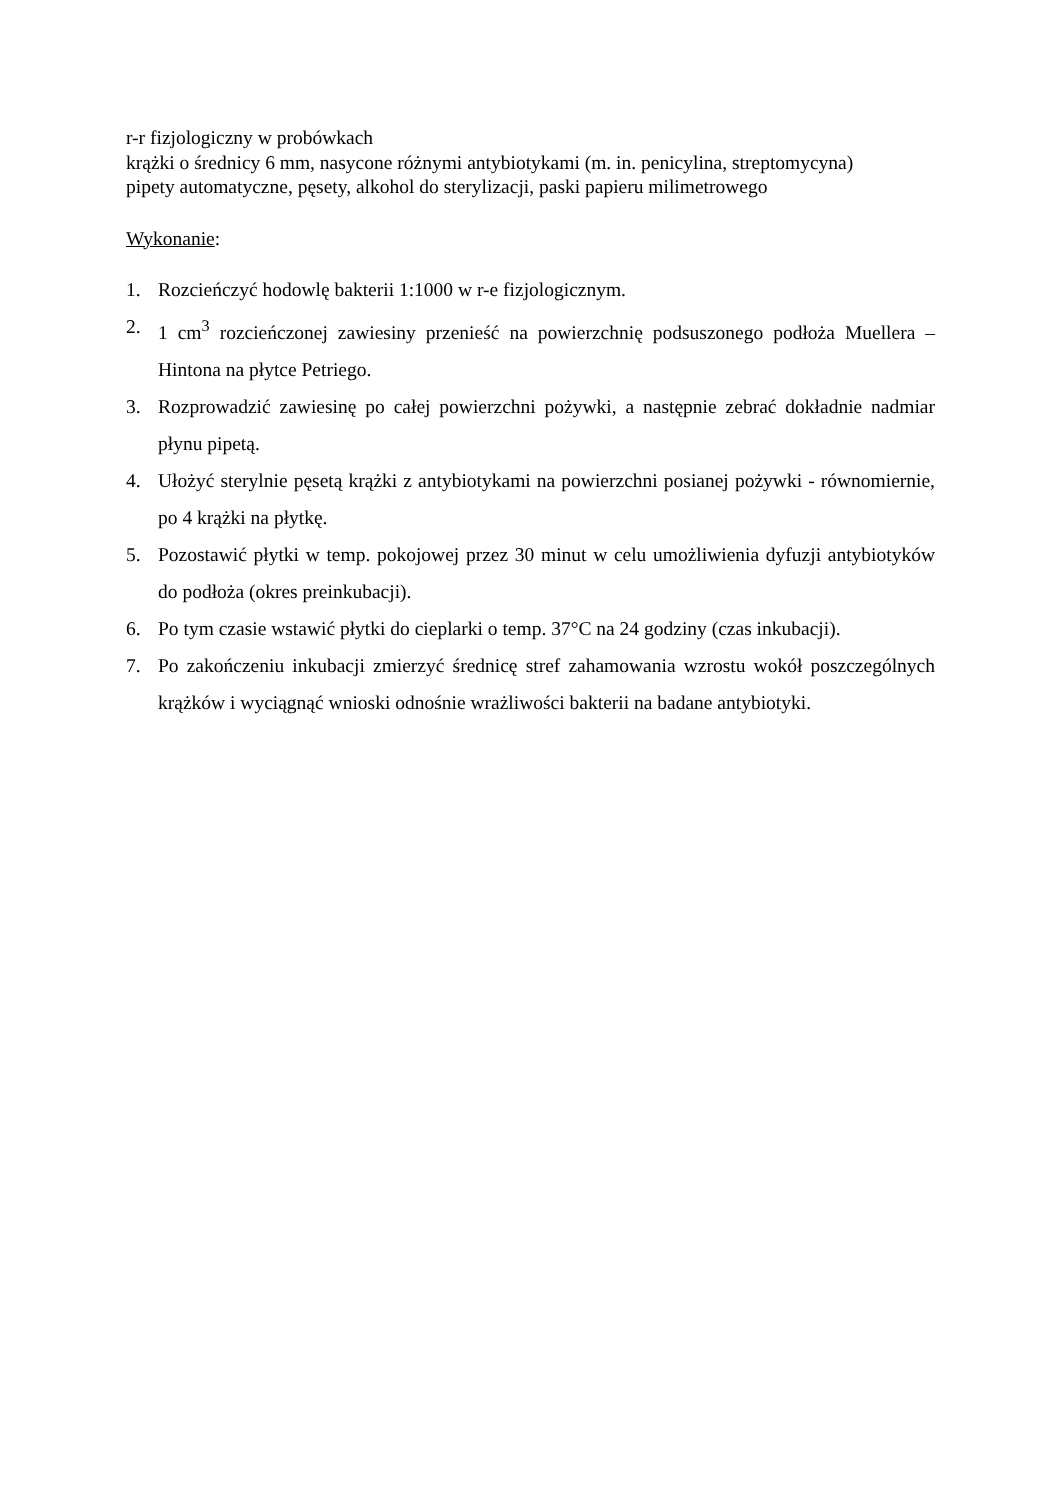r-r fizjologiczny w probówkach
krążki o średnicy 6 mm, nasycone różnymi antybiotykami (m. in. penicylina, streptomycyna)
pipety automatyczne, pęsety, alkohol do sterylizacji, paski papieru milimetrowego
Wykonanie:
1. Rozcieńczyć hodowlę bakterii 1:1000 w r-e fizjologicznym.
2. 1 cm<sup>3</sup> rozcieńczonej zawiesiny przenieść na powierzchnię podsuszonego podłoża Muellera – Hintona na płytce Petriego.
3. Rozprowadzić zawiesinę po całej powierzchni pożywki, a następnie zebrać dokładnie nadmiar płynu pipetą.
4. Ułożyć sterylnie pęsetą krążki z antybiotykami na powierzchni posianej pożywki - równomiernie, po 4 krążki na płytkę.
5. Pozostawić płytki w temp. pokojowej przez 30 minut w celu umożliwienia dyfuzji antybiotyków do podłoża (okres preinkubacji).
6. Po tym czasie wstawić płytki do cieplarki o temp. 37°C na 24 godziny (czas inkubacji).
7. Po zakończeniu inkubacji zmierzyć średnicę stref zahamowania wzrostu wokół poszczególnych krążków i wyciągnąć wnioski odnośnie wrażliwości bakterii na badane antybiotyki.